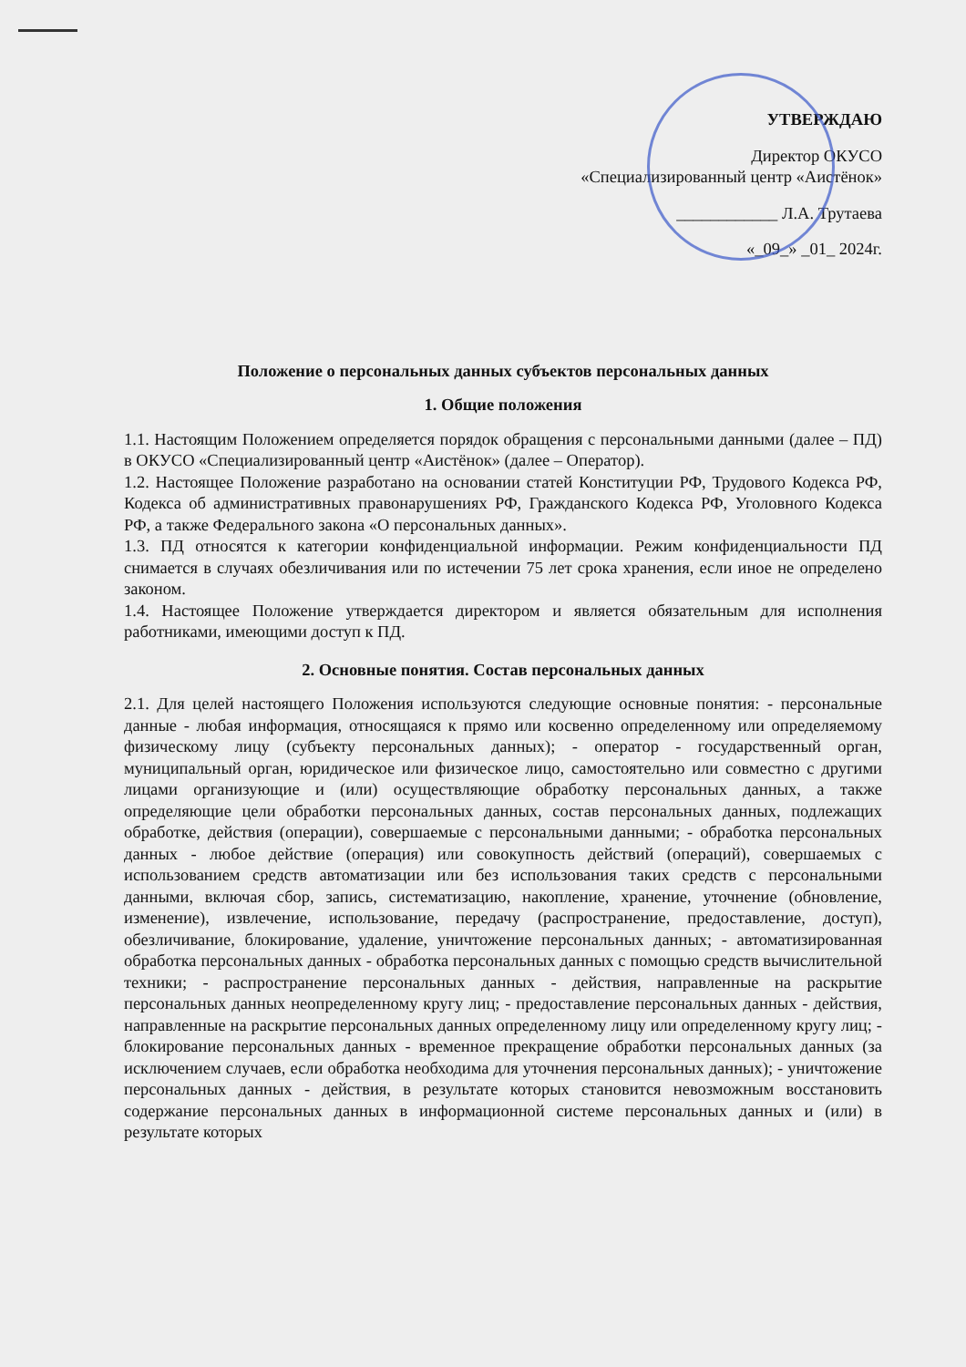УТВЕРЖДАЮ
Директор ОКУСО
«Специализированный центр «Аистёнок»
____________ Л.А. Трутаева
«_09_» _01_ 2024г.
Положение о персональных данных субъектов персональных данных
1. Общие положения
1.1. Настоящим Положением определяется порядок обращения с персональными данными (далее – ПД) в ОКУСО «Специализированный центр «Аистёнок» (далее – Оператор).
1.2. Настоящее Положение разработано на основании статей Конституции РФ, Трудового Кодекса РФ, Кодекса об административных правонарушениях РФ, Гражданского Кодекса РФ, Уголовного Кодекса РФ, а также Федерального закона «О персональных данных».
1.3. ПД относятся к категории конфиденциальной информации. Режим конфиденциальности ПД снимается в случаях обезличивания или по истечении 75 лет срока хранения, если иное не определено законом.
1.4. Настоящее Положение утверждается директором и является обязательным для исполнения работниками, имеющими доступ к ПД.
2. Основные понятия. Состав персональных данных
2.1. Для целей настоящего Положения используются следующие основные понятия: - персональные данные - любая информация, относящаяся к прямо или косвенно определенному или определяемому физическому лицу (субъекту персональных данных); - оператор - государственный орган, муниципальный орган, юридическое или физическое лицо, самостоятельно или совместно с другими лицами организующие и (или) осуществляющие обработку персональных данных, а также определяющие цели обработки персональных данных, состав персональных данных, подлежащих обработке, действия (операции), совершаемые с персональными данными; - обработка персональных данных - любое действие (операция) или совокупность действий (операций), совершаемых с использованием средств автоматизации или без использования таких средств с персональными данными, включая сбор, запись, систематизацию, накопление, хранение, уточнение (обновление, изменение), извлечение, использование, передачу (распространение, предоставление, доступ), обезличивание, блокирование, удаление, уничтожение персональных данных; - автоматизированная обработка персональных данных - обработка персональных данных с помощью средств вычислительной техники; - распространение персональных данных - действия, направленные на раскрытие персональных данных неопределенному кругу лиц; - предоставление персональных данных - действия, направленные на раскрытие персональных данных определенному лицу или определенному кругу лиц; - блокирование персональных данных - временное прекращение обработки персональных данных (за исключением случаев, если обработка необходима для уточнения персональных данных); - уничтожение персональных данных - действия, в результате которых становится невозможным восстановить содержание персональных данных в информационной системе персональных данных и (или) в результате которых